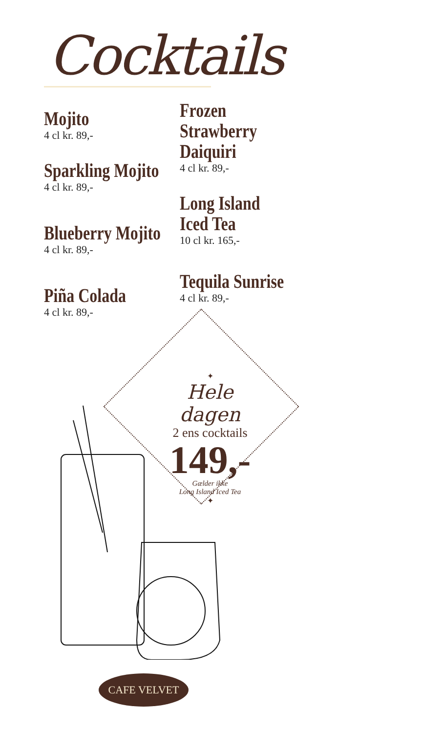Cocktails
Mojito
4 cl kr. 89,-
Sparkling Mojito
4 cl kr. 89,-
Blueberry Mojito
4 cl kr. 89,-
Piña Colada
4 cl kr. 89,-
Frozen
Strawberry
Daiquiri
4 cl kr. 89,-
Long Island
Iced Tea
10 cl kr. 165,-
Tequila Sunrise
4 cl kr. 89,-
✦
Hele dagen
2 ens cocktails
149,-
Gælder ikke
Long Island Iced Tea
✦
CAFE VELVET